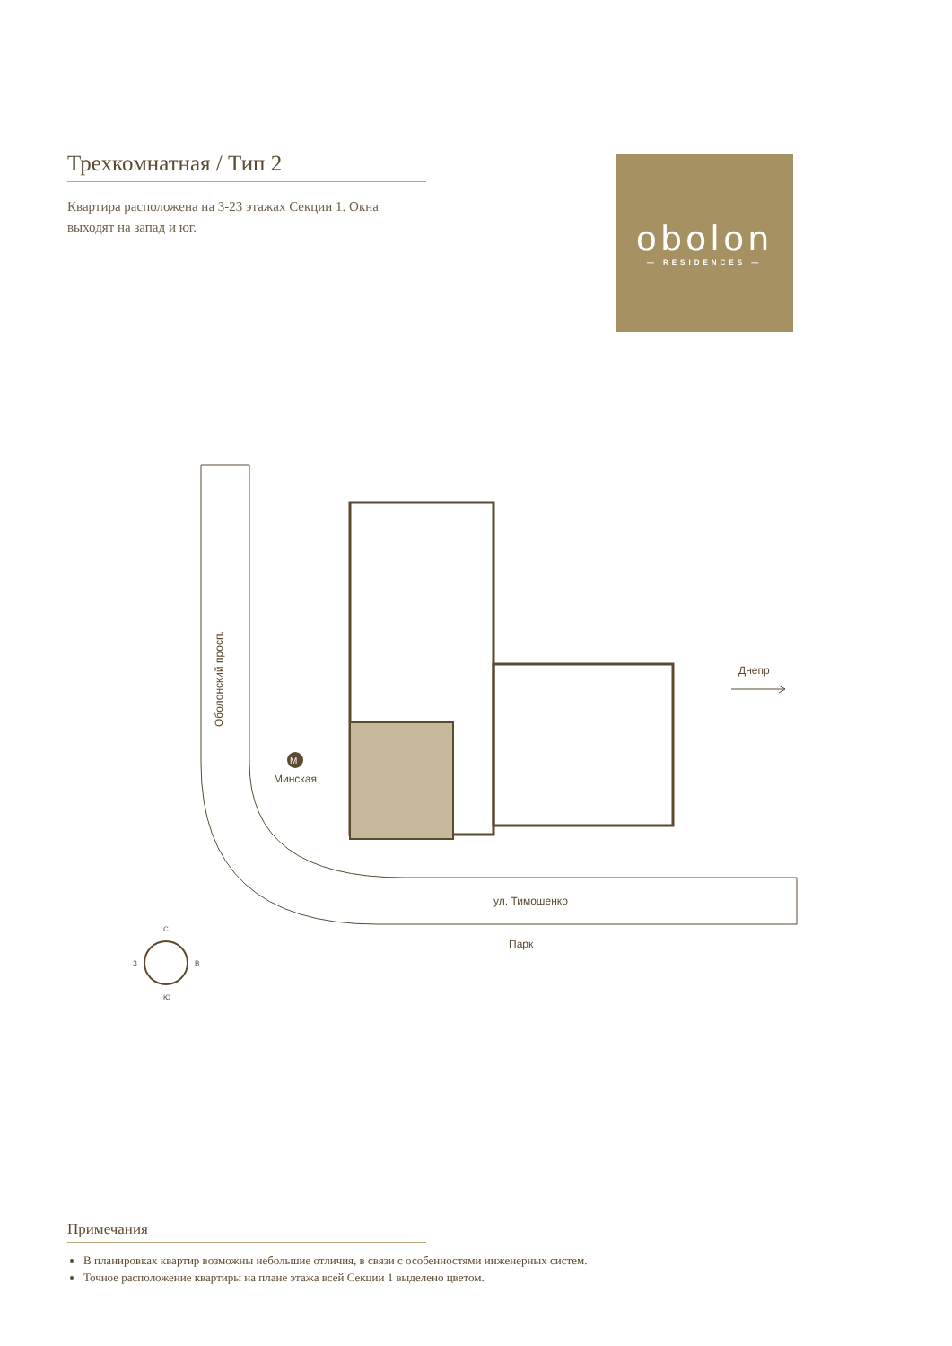Трехкомнатная / Тип 2
Квартира расположена на 3-23 этажах Секции 1. Окна выходят на запад и юг.
obolon
— RESIDENCES —
Оболонский просп.
M
Минская
Днепр
ул. Тимошенко
Парк
С
Ю
З
В
Примечания
В планировках квартир возможны небольшие отличия, в связи с особенностями инженерных систем.
Точное расположение квартиры на плане этажа всей Секции 1 выделено цветом.